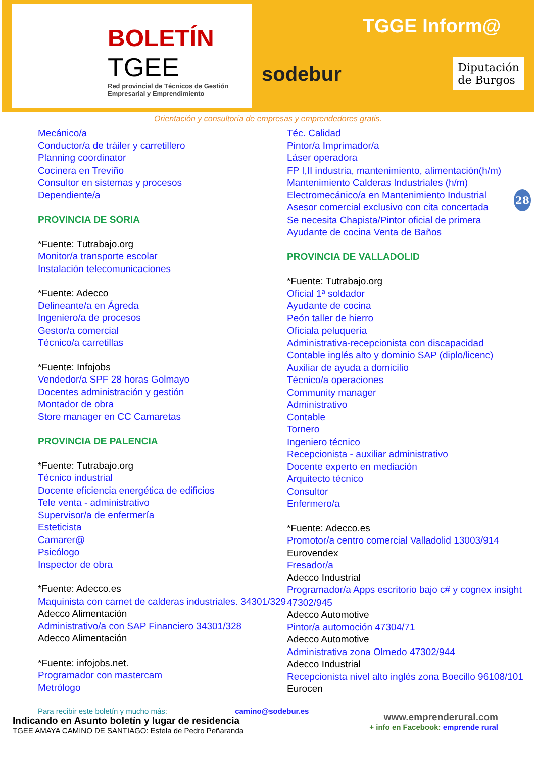BOLETÍN
TGEE
Red provincial de Técnicos de Gestión Empresarial y Emprendimiento
TGGE Inform@
sodebur
Diputación
de Burgos
Orientación y consultoría de empresas y emprendedores gratis.
Mecánico/a
Conductor/a de tráiler y carretillero
Planning coordinator
Cocinera en Treviño
Consultor en sistemas y procesos
Dependiente/a
PROVINCIA DE SORIA
*Fuente: Tutrabajo.org
Monitor/a transporte escolar
Instalación telecomunicaciones
*Fuente: Adecco
Delineante/a en Ágreda
Ingeniero/a de procesos
Gestor/a comercial
Técnico/a carretillas
*Fuente: Infojobs
Vendedor/a SPF 28 horas Golmayo
Docentes administración y gestión
Montador de obra
Store manager en CC Camaretas
PROVINCIA DE PALENCIA
*Fuente: Tutrabajo.org
Técnico industrial
Docente eficiencia energética de edificios
Tele venta - administrativo
Supervisor/a de enfermería
Esteticista
Camarer@
Psicólogo
Inspector de obra
*Fuente: Adecco.es
Maquinista con carnet de calderas industriales. 34301/329
Adecco Alimentación
Administrativo/a con SAP Financiero 34301/328
Adecco Alimentación
*Fuente: infojobs.net.
Programador con mastercam
Metrólogo
Téc. Calidad
Pintor/a Imprimador/a
Láser operadora
FP I,II industria, mantenimiento, alimentación(h/m)
Mantenimiento Calderas Industriales (h/m)
Electromecánico/a en Mantenimiento Industrial
Asesor comercial exclusivo con cita concertada
Se necesita Chapista/Pintor oficial de primera
Ayudante de cocina Venta de Baños
PROVINCIA DE VALLADOLID
*Fuente: Tutrabajo.org
Oficial 1ª soldador
Ayudante de cocina
Peón taller de hierro
Oficiala peluquería
Administrativa-recepcionista con discapacidad
Contable inglés alto y dominio SAP (diplo/licenc)
Auxiliar de ayuda a domicilio
Técnico/a operaciones
Community manager
Administrativo
Contable
Tornero
Ingeniero técnico
Recepcionista - auxiliar administrativo
Docente experto en mediación
Arquitecto técnico
Consultor
Enfermero/a
*Fuente: Adecco.es
Promotor/a centro comercial Valladolid 13003/914
Eurovendex
Fresador/a
Adecco Industrial
Programador/a Apps escritorio bajo c# y cognex insight 47302/945
Adecco Automotive
Pintor/a automoción 47304/71
Adecco Automotive
Administrativa zona Olmedo 47302/944
Adecco Industrial
Recepcionista nivel alto inglés zona Boecillo 96108/101
Eurocen
28
Para recibir este boletín y mucho más: camino@sodebur.es
Indicando en Asunto boletín y lugar de residencia
TGEE AMAYA CAMINO DE SANTIAGO: Estela de Pedro Peñaranda
www.emprenderural.com
+ info en Facebook: emprende rural